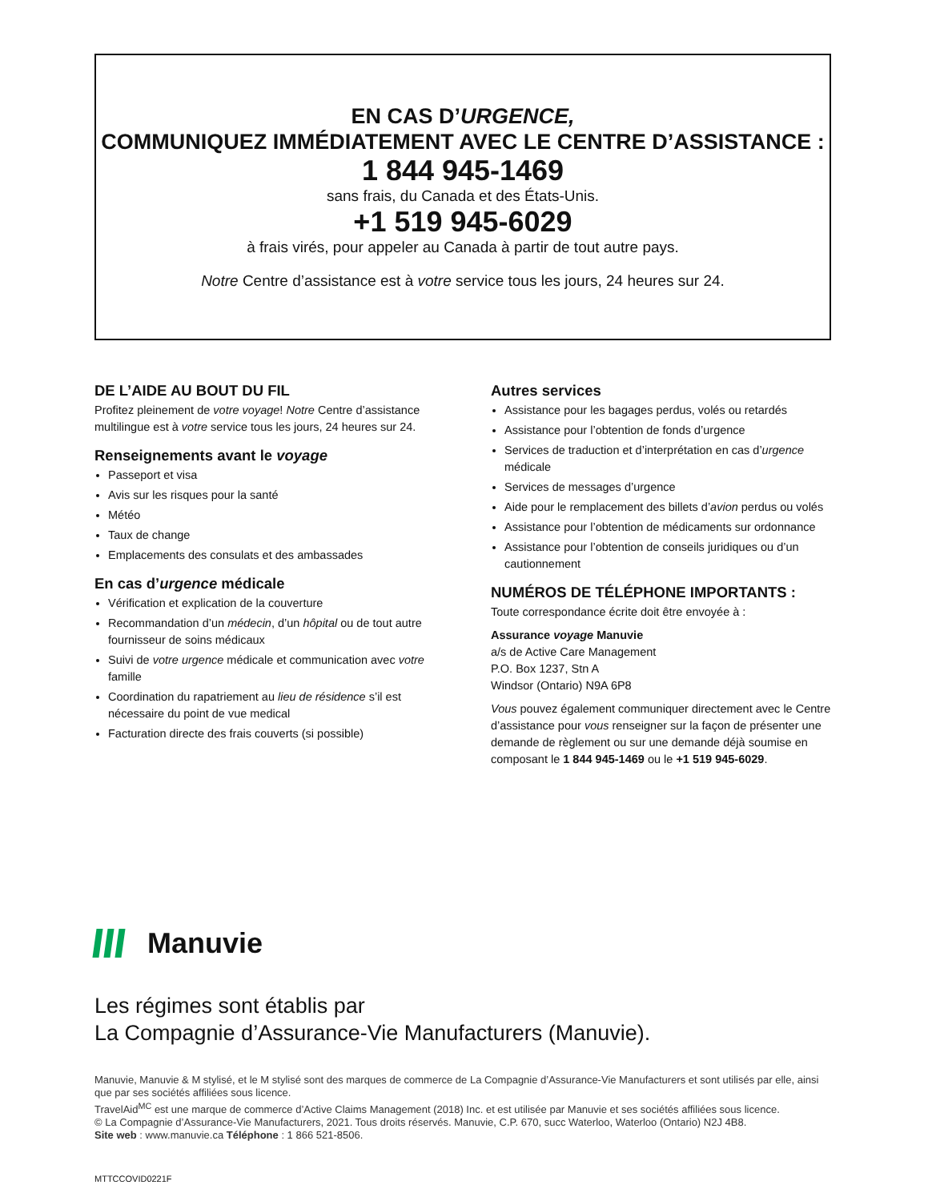EN CAS D’URGENCE,
COMMUNIQUEZ IMMÉDIATEMENT AVEC LE CENTRE D’ASSISTANCE :
1 844 945-1469
sans frais, du Canada et des États-Unis.
+1 519 945-6029
à frais virés, pour appeler au Canada à partir de tout autre pays.
Notre Centre d’assistance est à votre service tous les jours, 24 heures sur 24.
DE L’AIDE AU BOUT DU FIL
Profitez pleinement de votre voyage! Notre Centre d’assistance multilingue est à votre service tous les jours, 24 heures sur 24.
Renseignements avant le voyage
Passeport et visa
Avis sur les risques pour la santé
Météo
Taux de change
Emplacements des consulats et des ambassades
En cas d’urgence médicale
Vérification et explication de la couverture
Recommandation d’un médecin, d’un hôpital ou de tout autre fournisseur de soins médicaux
Suivi de votre urgence médicale et communication avec votre famille
Coordination du rapatriement au lieu de résidence s’il est nécessaire du point de vue medical
Facturation directe des frais couverts (si possible)
Autres services
Assistance pour les bagages perdus, volés ou retardés
Assistance pour l’obtention de fonds d’urgence
Services de traduction et d’interprétation en cas d’urgence médicale
Services de messages d’urgence
Aide pour le remplacement des billets d’avion perdus ou volés
Assistance pour l’obtention de médicaments sur ordonnance
Assistance pour l’obtention de conseils juridiques ou d’un cautionnement
NUMÉROS DE TÉLÉPHONE IMPORTANTS :
Toute correspondance écrite doit être envoyée à :
Assurance voyage Manuvie
a/s de Active Care Management
P.O. Box 1237, Stn A
Windsor (Ontario) N9A 6P8
Vous pouvez également communiquer directement avec le Centre d’assistance pour vous renseigner sur la façon de présenter une demande de règlement ou sur une demande déjà soumise en composant le 1 844 945-1469 ou le +1 519 945-6029.
Manuvie
Les régimes sont établis par
La Compagnie d’Assurance-Vie Manufacturers (Manuvie).
Manuvie, Manuvie & M stylisé, et le M stylisé sont des marques de commerce de La Compagnie d’Assurance-Vie Manufacturers et sont utilisés par elle, ainsi que par ses sociétés affiliées sous licence.
TravelAid<sup>MC</sup> est une marque de commerce d’Active Claims Management (2018) Inc. et est utilisée par Manuvie et ses sociétés affiliées sous licence.
© La Compagnie d’Assurance-Vie Manufacturers, 2021. Tous droits réservés. Manuvie, C.P. 670, succ Waterloo, Waterloo (Ontario) N2J 4B8.
Site web : www.manuvie.ca Téléphone : 1 866 521-8506.
MTTCCOVID0221F